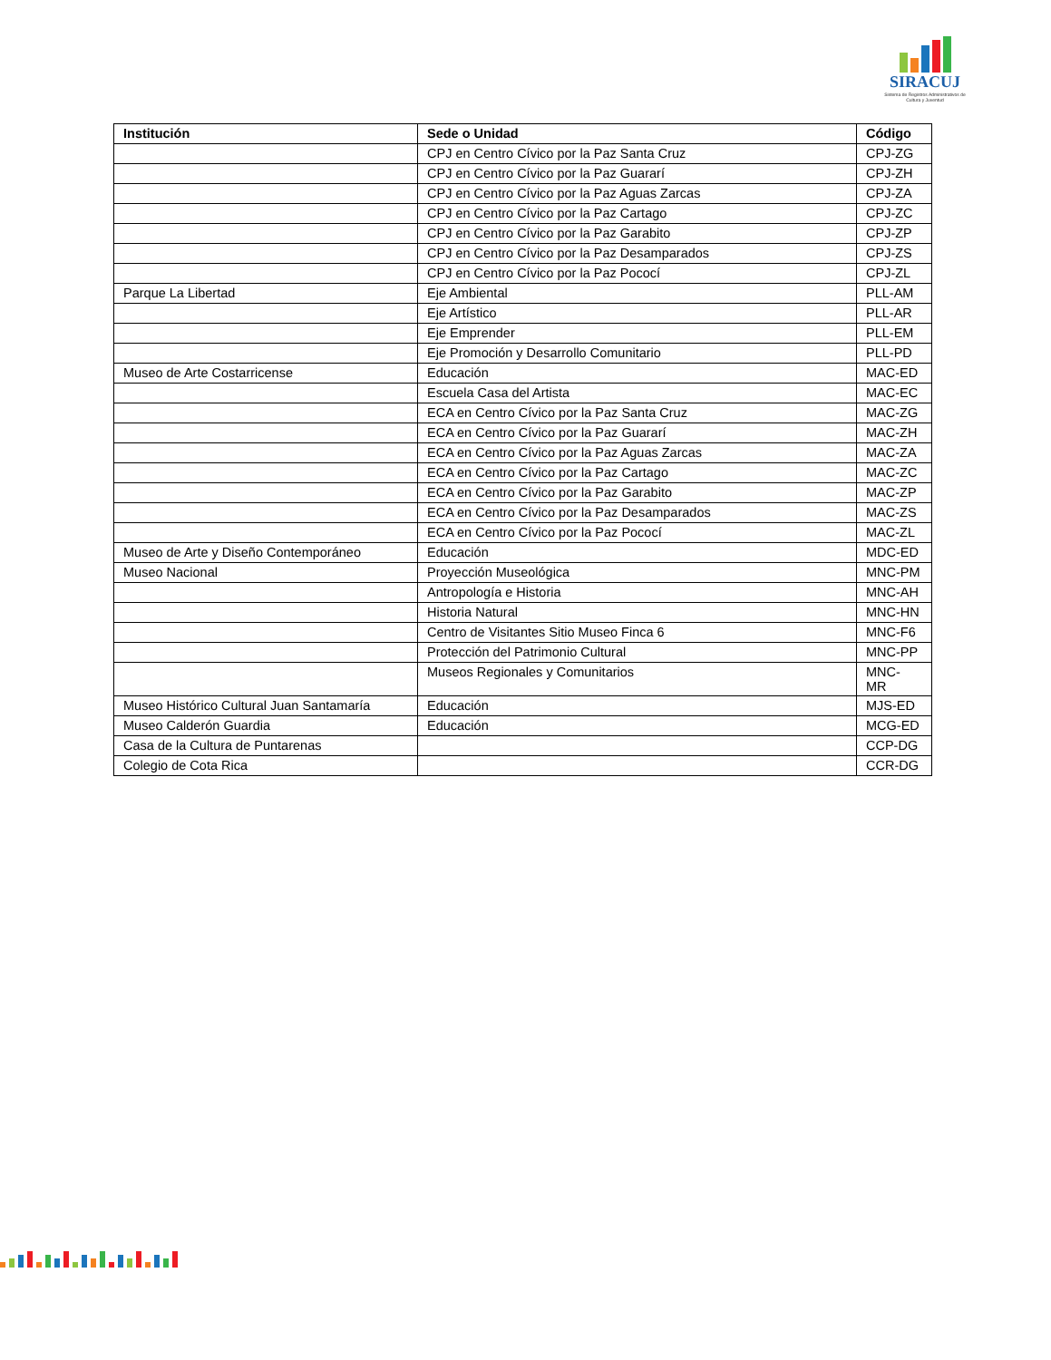SIRACUJ
Sistema de Registros Administrativos de Cultura y Juventud
| Institución | Sede o Unidad | Código |
| --- | --- | --- |
| | CPJ en Centro Cívico por la Paz Santa Cruz | CPJ-ZG |
| | CPJ en Centro Cívico por la Paz Guararí | CPJ-ZH |
| | CPJ en Centro Cívico por la Paz Aguas Zarcas | CPJ-ZA |
| | CPJ en Centro Cívico por la Paz Cartago | CPJ-ZC |
| | CPJ en Centro Cívico por la Paz Garabito | CPJ-ZP |
| | CPJ en Centro Cívico por la Paz Desamparados | CPJ-ZS |
| | CPJ en Centro Cívico por la Paz Pococí | CPJ-ZL |
| Parque La Libertad | Eje Ambiental | PLL-AM |
| | Eje Artístico | PLL-AR |
| | Eje Emprender | PLL-EM |
| | Eje Promoción y Desarrollo Comunitario | PLL-PD |
| Museo de Arte Costarricense | Educación | MAC-ED |
| | Escuela Casa del Artista | MAC-EC |
| | ECA en Centro Cívico por la Paz Santa Cruz | MAC-ZG |
| | ECA en Centro Cívico por la Paz Guararí | MAC-ZH |
| | ECA en Centro Cívico por la Paz Aguas Zarcas | MAC-ZA |
| | ECA en Centro Cívico por la Paz Cartago | MAC-ZC |
| | ECA en Centro Cívico por la Paz Garabito | MAC-ZP |
| | ECA en Centro Cívico por la Paz Desamparados | MAC-ZS |
| | ECA en Centro Cívico por la Paz Pococí | MAC-ZL |
| Museo de Arte y Diseño Contemporáneo | Educación | MDC-ED |
| Museo Nacional | Proyección Museológica | MNC-PM |
| | Antropología e Historia | MNC-AH |
| | Historia Natural | MNC-HN |
| | Centro de Visitantes Sitio Museo Finca 6 | MNC-F6 |
| | Protección del Patrimonio Cultural | MNC-PP |
| | Museos Regionales y Comunitarios | MNC- MR |
| Museo Histórico Cultural Juan Santamaría | Educación | MJS-ED |
| Museo Calderón Guardia | Educación | MCG-ED |
| Casa de la Cultura de Puntarenas | | CCP-DG |
| Colegio de Cota Rica | | CCR-DG |